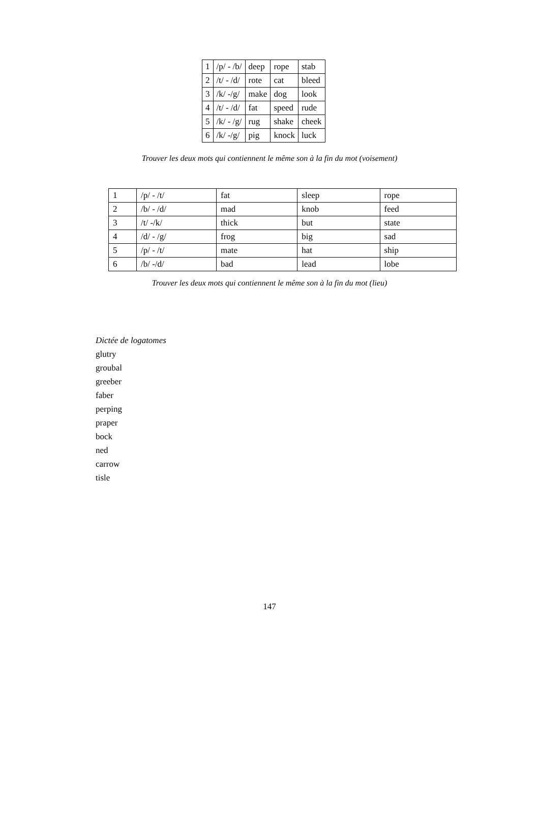| 1 | /p/ - /b/ | deep | rope | stab |
| 2 | /t/ - /d/ | rote | cat | bleed |
| 3 | /k/ -/g/ | make | dog | look |
| 4 | /t/ - /d/ | fat | speed | rude |
| 5 | /k/ - /g/ | rug | shake | cheek |
| 6 | /k/ -/g/ | pig | knock | luck |
Trouver les deux mots qui contiennent le même son à la fin du mot (voisement)
| 1 | /p/ - /t/ | fat | sleep | rope |
| 2 | /b/ - /d/ | mad | knob | feed |
| 3 | /t/ -/k/ | thick | but | state |
| 4 | /d/ - /g/ | frog | big | sad |
| 5 | /p/ - /t/ | mate | hat | ship |
| 6 | /b/ -/d/ | bad | lead | lobe |
Trouver les deux mots qui contiennent le même son à la fin du mot (lieu)
Dictée de logatomes
glutry
groubal
greeber
faber
perping
praper
bock
ned
carrow
tisle
147